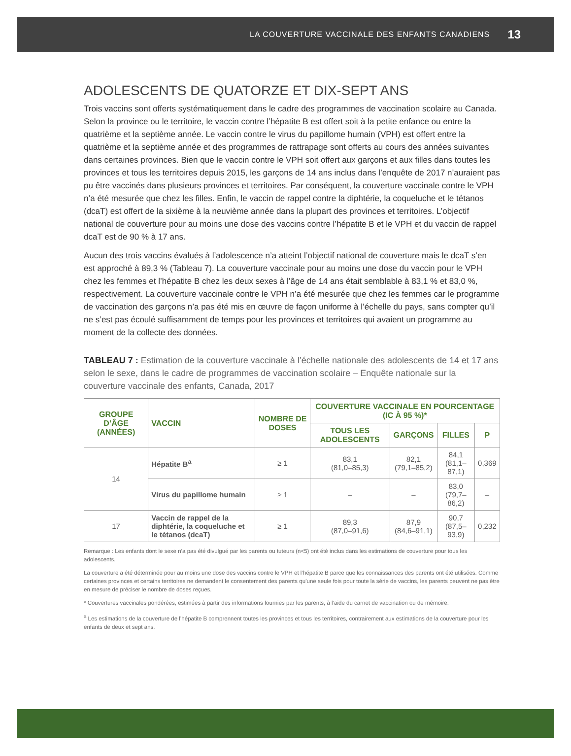LA COUVERTURE VACCINALE DES ENFANTS CANADIENS 13
ADOLESCENTS DE QUATORZE ET DIX-SEPT ANS
Trois vaccins sont offerts systématiquement dans le cadre des programmes de vaccination scolaire au Canada. Selon la province ou le territoire, le vaccin contre l’hépatite B est offert soit à la petite enfance ou entre la quatrième et la septième année. Le vaccin contre le virus du papillome humain (VPH) est offert entre la quatrième et la septième année et des programmes de rattrapage sont offerts au cours des années suivantes dans certaines provinces. Bien que le vaccin contre le VPH soit offert aux garçons et aux filles dans toutes les provinces et tous les territoires depuis 2015, les garçons de 14 ans inclus dans l’enquête de 2017 n’auraient pas pu être vaccinés dans plusieurs provinces et territoires. Par conséquent, la couverture vaccinale contre le VPH n’a été mesurée que chez les filles. Enfin, le vaccin de rappel contre la diphtérie, la coqueluche et le tétanos (dcaT) est offert de la sixième à la neuvième année dans la plupart des provinces et territoires. L’objectif national de couverture pour au moins une dose des vaccins contre l’hépatite B et le VPH et du vaccin de rappel dcaT est de 90 % à 17 ans.
Aucun des trois vaccins évalués à l’adolescence n’a atteint l’objectif national de couverture mais le dcaT s’en est approché à 89,3 % (Tableau 7). La couverture vaccinale pour au moins une dose du vaccin pour le VPH chez les femmes et l’hépatite B chez les deux sexes à l’âge de 14 ans était semblable à 83,1 % et 83,0 %, respectivement. La couverture vaccinale contre le VPH n’a été mesurée que chez les femmes car le programme de vaccination des garçons n’a pas été mis en œuvre de façon uniforme à l’échelle du pays, sans compter qu’il ne s’est pas écoulé suffisamment de temps pour les provinces et territoires qui avaient un programme au moment de la collecte des données.
TABLEAU 7 : Estimation de la couverture vaccinale à l’échelle nationale des adolescents de 14 et 17 ans selon le sexe, dans le cadre de programmes de vaccination scolaire – Enquête nationale sur la couverture vaccinale des enfants, Canada, 2017
| GROUPE D’ÂGE (ANNÉES) | VACCIN | NOMBRE DE DOSES | COUVERTURE VACCINALE EN POURCENTAGE (IC À 95 %)* | | | |
| --- | --- | --- | --- | --- | --- | --- |
| | | | TOUS LES ADOLESCENTS | GARÇONS | FILLES | P |
| 14 | Hépatite B<sup>a</sup> | ≥ 1 | 83,1 (81,0–85,3) | 82,1 (79,1–85,2) | 84,1 (81,1–87,1) | 0,369 |
| | Virus du papillome humain | ≥ 1 | – | – | 83,0 (79,7–86,2) | – |
| 17 | Vaccin de rappel de la diphtérie, la coqueluche et le tétanos (dcaT) | ≥ 1 | 89,3 (87,0–91,6) | 87,9 (84,6–91,1) | 90,7 (87,5–93,9) | 0,232 |
Remarque : Les enfants dont le sexe n’a pas été divulgué par les parents ou tuteurs (n<5) ont été inclus dans les estimations de couverture pour tous les adolescents.
La couverture a été déterminée pour au moins une dose des vaccins contre le VPH et l’hépatite B parce que les connaissances des parents ont été utilisées. Comme certaines provinces et certains territoires ne demandent le consentement des parents qu’une seule fois pour toute la série de vaccins, les parents peuvent ne pas être en mesure de préciser le nombre de doses reçues.
* Couvertures vaccinales pondérées, estimées à partir des informations fournies par les parents, à l’aide du carnet de vaccination ou de mémoire.
<sup>a</sup> Les estimations de la couverture de l’hépatite B comprennent toutes les provinces et tous les territoires, contrairement aux estimations de la couverture pour les enfants de deux et sept ans.